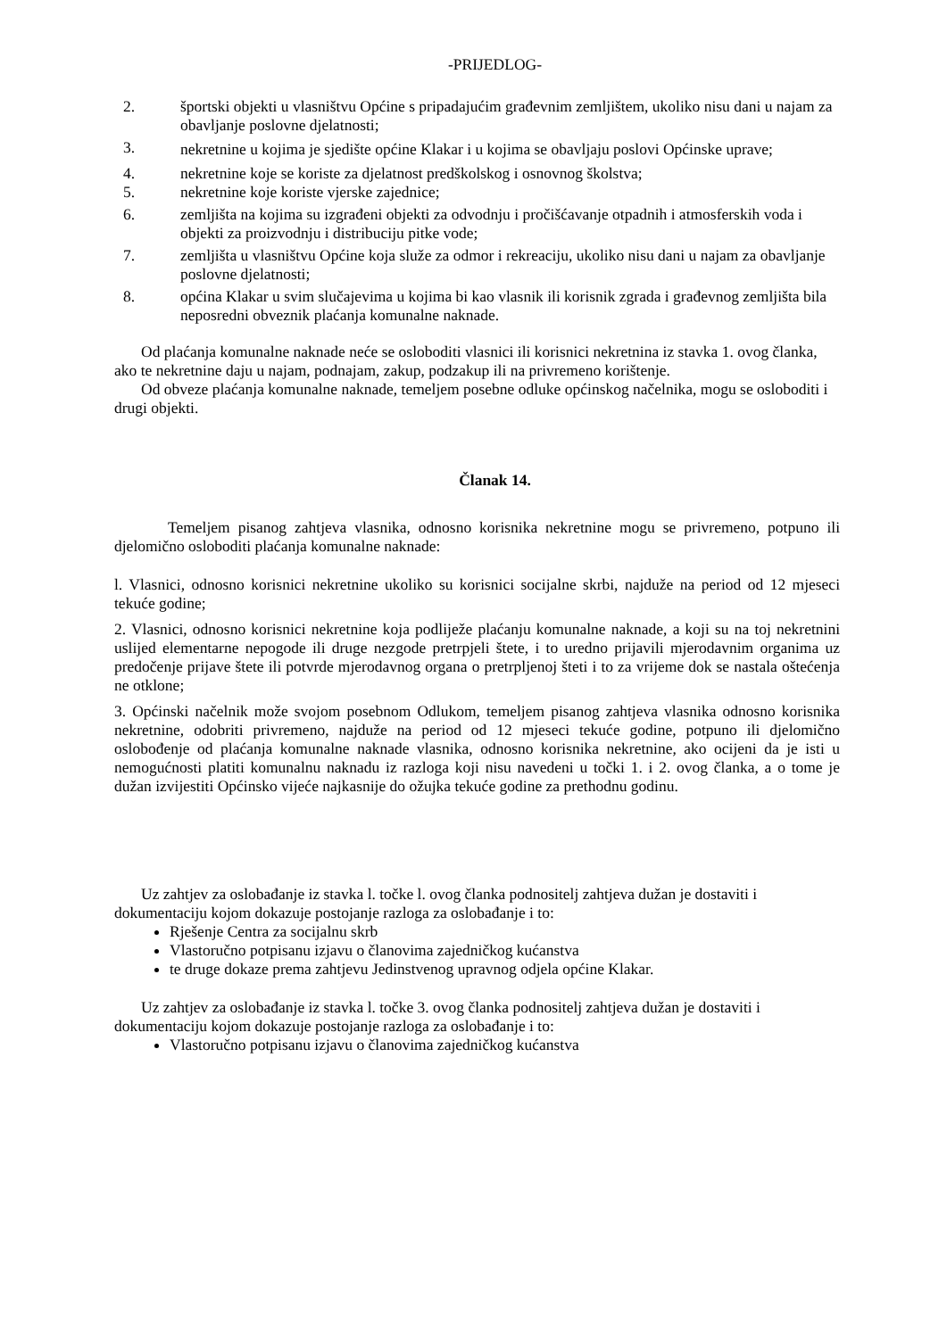-PRIJEDLOG-
2. športski objekti u vlasništvu Općine s pripadajućim građevnim zemljištem, ukoliko nisu dani u najam za obavljanje poslovne djelatnosti;
3. nekretnine u kojima je sjedište općine Klakar i u kojima se obavljaju poslovi Općinske uprave;
4. nekretnine koje se koriste za djelatnost predškolskog i osnovnog školstva;
5. nekretnine koje koriste vjerske zajednice;
6. zemljišta na kojima su izgrađeni objekti za odvodnju i pročišćavanje otpadnih i atmosferskih voda i objekti za proizvodnju i distribuciju pitke vode;
7. zemljišta u vlasništvu Općine koja služe za odmor i rekreaciju, ukoliko nisu dani u najam za obavljanje poslovne djelatnosti;
8. općina Klakar u svim slučajevima u kojima bi kao vlasnik ili korisnik zgrada i građevnog zemljišta bila neposredni obveznik plaćanja komunalne naknade.
Od plaćanja komunalne naknade neće se osloboditi vlasnici ili korisnici nekretnina iz stavka 1. ovog članka, ako te nekretnine daju u najam, podnajam, zakup, podzakup ili na privremeno korištenje.
Od obveze plaćanja komunalne naknade, temeljem posebne odluke općinskog načelnika, mogu se osloboditi i drugi objekti.
Članak 14.
Temeljem pisanog zahtjeva vlasnika, odnosno korisnika nekretnine mogu se privremeno, potpuno ili djelomično osloboditi plaćanja komunalne naknade:
l. Vlasnici, odnosno korisnici nekretnine ukoliko su korisnici socijalne skrbi, najduže na period od 12 mjeseci tekuće godine;
2. Vlasnici, odnosno korisnici nekretnine koja podliježe plaćanju komunalne naknade, a koji su na toj nekretnini uslijed elementarne nepogode ili druge nezgode pretrpjeli štete, i to uredno prijavili mjerodavnim organima uz predočenje prijave štete ili potvrde mjerodavnog organa o pretrpljenoj šteti i to za vrijeme dok se nastala oštećenja ne otklone;
3. Općinski načelnik može svojom posebnom Odlukom, temeljem pisanog zahtjeva vlasnika odnosno korisnika nekretnine, odobriti privremeno, najduže na period od 12 mjeseci tekuće godine, potpuno ili djelomično oslobođenje od plaćanja komunalne naknade vlasnika, odnosno korisnika nekretnine, ako ocijeni da je isti u nemogućnosti platiti komunalnu naknadu iz razloga koji nisu navedeni u točki 1. i 2. ovog članka, a o tome je dužan izvijestiti Općinsko vijeće najkasnije do ožujka tekuće godine za prethodnu godinu.
Uz zahtjev za oslobađanje iz stavka l. točke l. ovog članka podnositelj zahtjeva dužan je dostaviti i dokumentaciju kojom dokazuje postojanje razloga za oslobađanje i to:
Rješenje Centra za socijalnu skrb
Vlastoručno potpisanu izjavu o članovima zajedničkog kućanstva
te druge dokaze prema zahtjevu Jedinstvenog upravnog odjela općine Klakar.
Uz zahtjev za oslobađanje iz stavka l. točke 3. ovog članka podnositelj zahtjeva dužan je dostaviti i dokumentaciju kojom dokazuje postojanje razloga za oslobađanje i to:
Vlastoručno potpisanu izjavu o članovima zajedničkog kućanstva